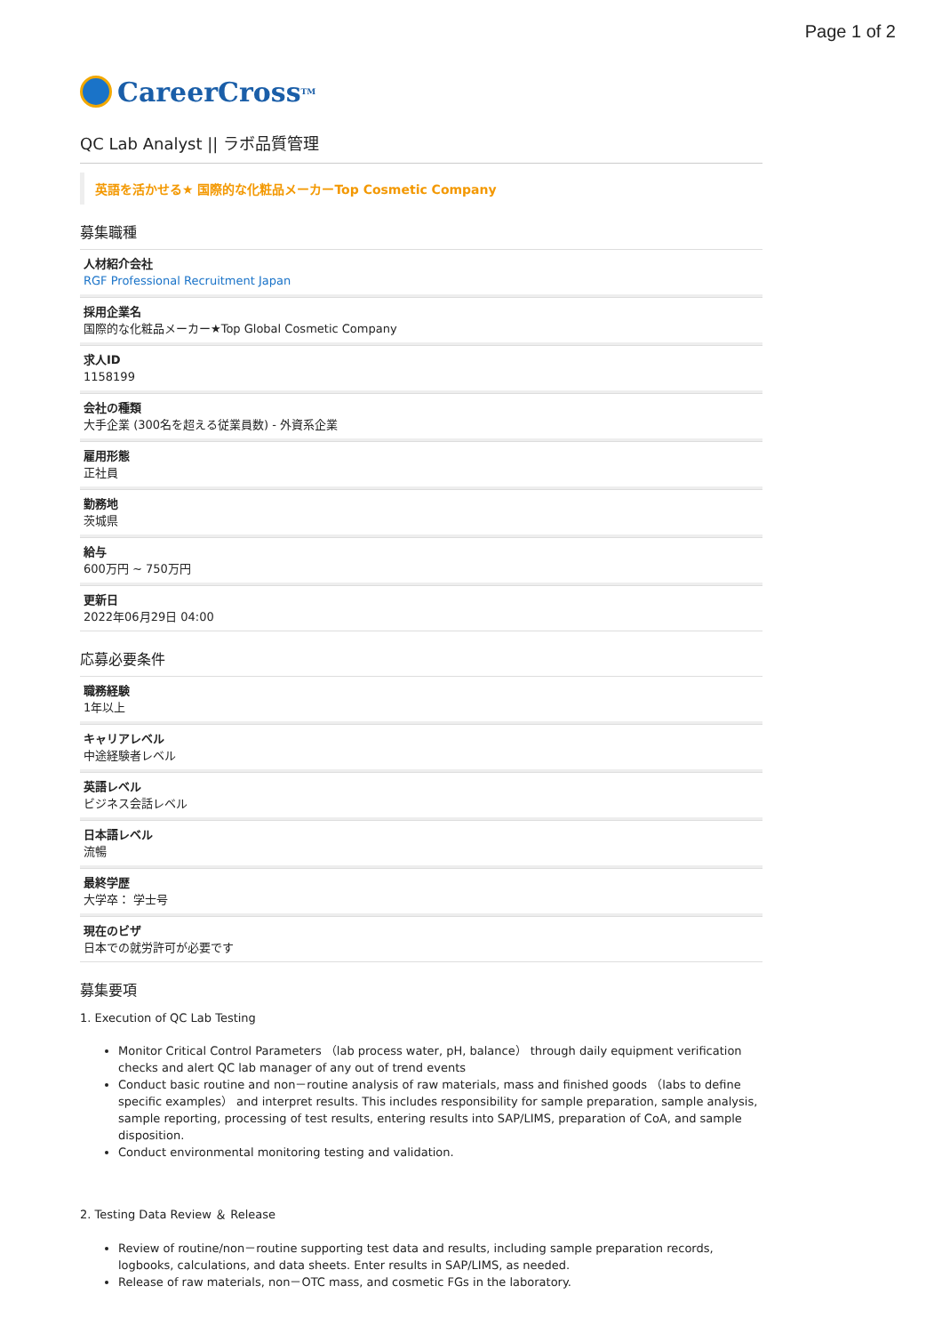Page 1 of 2
CareerCross<sup>TM</sup>
QC Lab Analyst || ラボ品質管理
英語を活かせる★ 国際的な化粧品メーカーTop Cosmetic Company
募集職種
人材紹介会社
RGF Professional Recruitment Japan
採用企業名
国際的な化粧品メーカー★Top Global Cosmetic Company
求人ID
1158199
会社の種類
大手企業 (300名を超える従業員数) - 外資系企業
雇用形態
正社員
勤務地
茨城県
給与
600万円 ~ 750万円
更新日
2022年06月29日 04:00
応募必要条件
職務経験
1年以上
キャリアレベル
中途経験者レベル
英語レベル
ビジネス会話レベル
日本語レベル
流暢
最終学歴
大学卒： 学士号
現在のビザ
日本での就労許可が必要です
募集要項
1. Execution of QC Lab Testing
Monitor Critical Control Parameters （lab process water, pH, balance） through daily equipment verification checks and alert QC lab manager of any out of trend events
Conduct basic routine and non－routine analysis of raw materials, mass and finished goods （labs to define specific examples） and interpret results. This includes responsibility for sample preparation, sample analysis, sample reporting, processing of test results, entering results into SAP/LIMS, preparation of CoA, and sample disposition.
Conduct environmental monitoring testing and validation.
2. Testing Data Review ＆ Release
Review of routine/non－routine supporting test data and results, including sample preparation records, logbooks, calculations, and data sheets. Enter results in SAP/LIMS, as needed.
Release of raw materials, non－OTC mass, and cosmetic FGs in the laboratory.